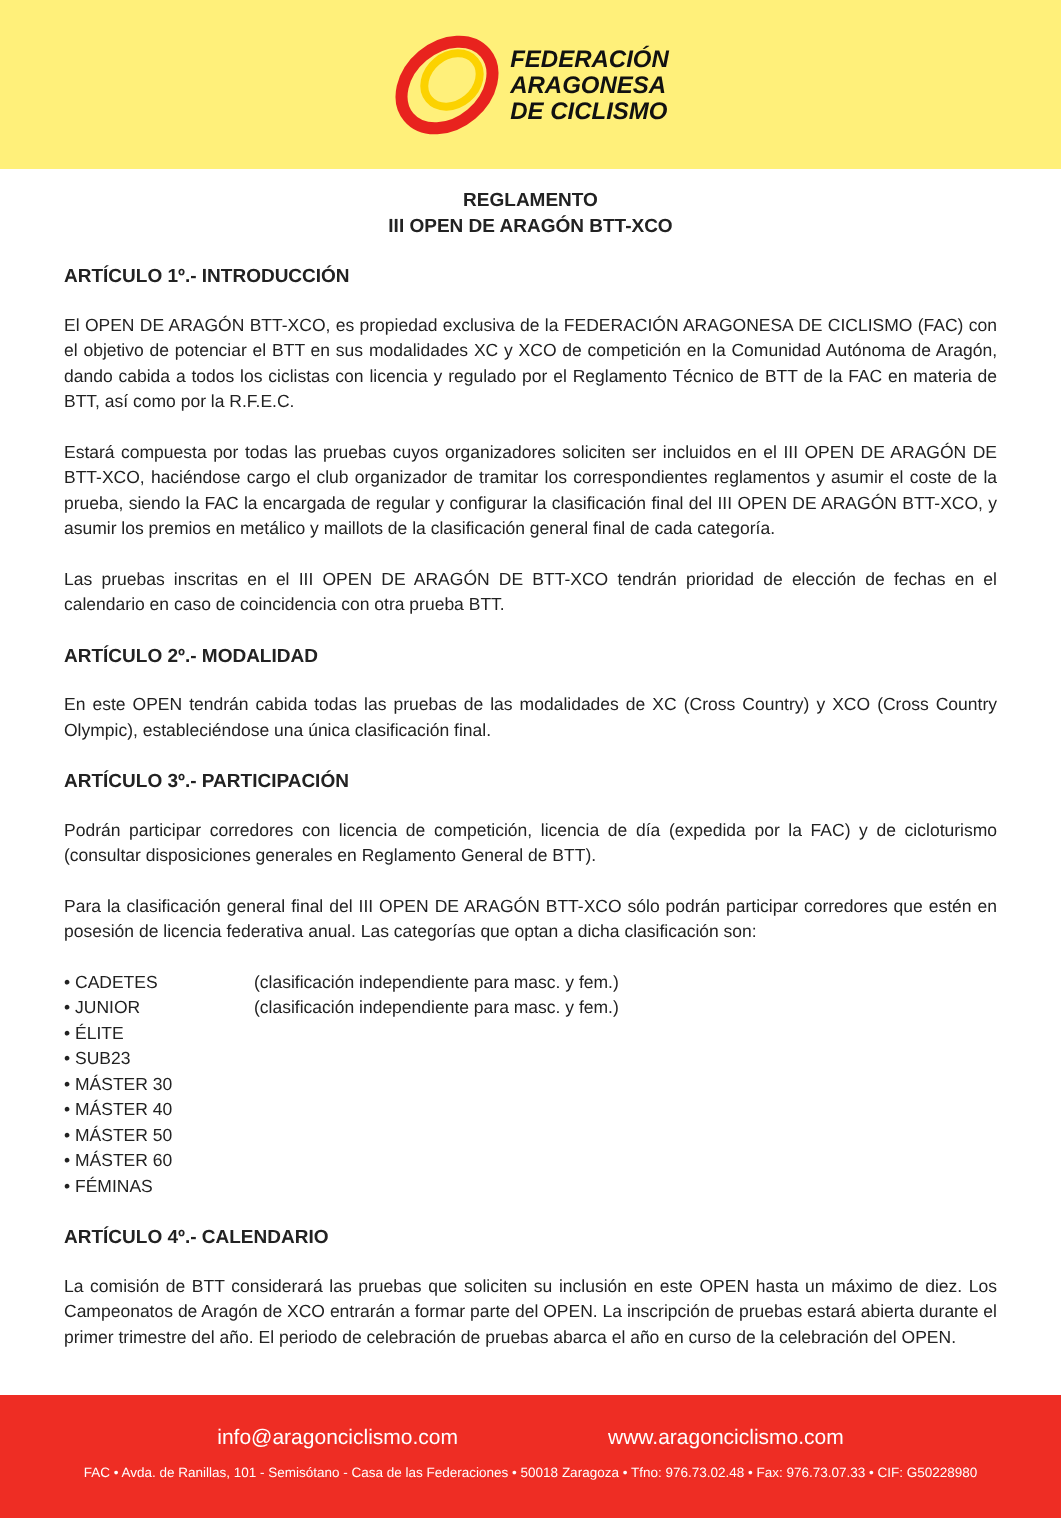FEDERACIÓN
ARAGONESA
DE CICLISMO
REGLAMENTO
III OPEN DE ARAGÓN BTT-XCO
ARTÍCULO 1º.- INTRODUCCIÓN
El OPEN DE ARAGÓN BTT-XCO, es propiedad exclusiva de la FEDERACIÓN ARAGONESA DE CICLISMO (FAC) con el objetivo de potenciar el BTT en sus modalidades XC y XCO de competición en la Comunidad Autónoma de Aragón, dando cabida a todos los ciclistas con licencia y regulado por el Reglamento Técnico de BTT de la FAC en materia de BTT, así como por la R.F.E.C.
Estará compuesta por todas las pruebas cuyos organizadores soliciten ser incluidos en el III OPEN DE ARAGÓN DE BTT-XCO, haciéndose cargo el club organizador de tramitar los correspondientes reglamentos y asumir el coste de la prueba, siendo la FAC la encargada de regular y configurar la clasificación final del III OPEN DE ARAGÓN BTT-XCO, y asumir los premios en metálico y maillots de la clasificación general final de cada categoría.
Las pruebas inscritas en el III OPEN DE ARAGÓN DE BTT-XCO tendrán prioridad de elección de fechas en el calendario en caso de coincidencia con otra prueba BTT.
ARTÍCULO 2º.- MODALIDAD
En este OPEN tendrán cabida todas las pruebas de las modalidades de XC (Cross Country) y XCO (Cross Country Olympic), estableciéndose una única clasificación final.
ARTÍCULO 3º.- PARTICIPACIÓN
Podrán participar corredores con licencia de competición, licencia de día (expedida por la FAC) y de cicloturismo (consultar disposiciones generales en Reglamento General de BTT).
Para la clasificación general final del III OPEN DE ARAGÓN BTT-XCO sólo podrán participar corredores que estén en posesión de licencia federativa anual. Las categorías que optan a dicha clasificación son:
• CADETES
(clasificación independiente para masc. y fem.)
• JUNIOR
(clasificación independiente para masc. y fem.)
• ÉLITE
• SUB23
• MÁSTER 30
• MÁSTER 40
• MÁSTER 50
• MÁSTER 60
• FÉMINAS
ARTÍCULO 4º.- CALENDARIO
La comisión de BTT considerará las pruebas que soliciten su inclusión en este OPEN hasta un máximo de diez. Los Campeonatos de Aragón de XCO entrarán a formar parte del OPEN. La inscripción de pruebas estará abierta durante el primer trimestre del año. El periodo de celebración de pruebas abarca el año en curso de la celebración del OPEN.
info@aragonciclismo.com www.aragonciclismo.com
FAC • Avda. de Ranillas, 101 - Semisótano - Casa de las Federaciones • 50018 Zaragoza • Tfno: 976.73.02.48 • Fax: 976.73.07.33 • CIF: G50228980